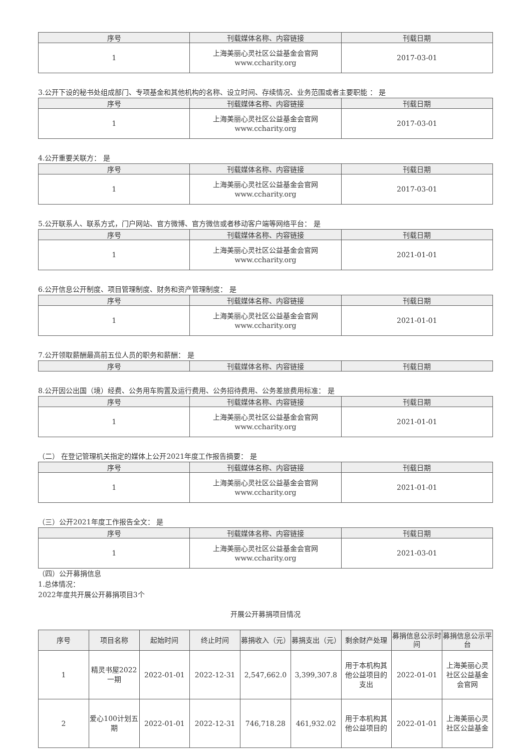| 序号 | 刊载媒体名称、内容链接 | 刊载日期 |
| --- | --- | --- |
| 1 | 上海美丽心灵社区公益基金会官网 www.ccharity.org | 2017-03-01 |
3.公开下设的秘书处组成部门、专项基金和其他机构的名称、设立时间、存续情况、业务范围或者主要职能 ： 是
| 序号 | 刊载媒体名称、内容链接 | 刊载日期 |
| --- | --- | --- |
| 1 | 上海美丽心灵社区公益基金会官网 www.ccharity.org | 2017-03-01 |
4.公开重要关联方： 是
| 序号 | 刊载媒体名称、内容链接 | 刊载日期 |
| --- | --- | --- |
| 1 | 上海美丽心灵社区公益基金会官网 www.ccharity.org | 2017-03-01 |
5.公开联系人、联系方式，门户网站、官方微博、官方微信或者移动客户端等网络平台： 是
| 序号 | 刊载媒体名称、内容链接 | 刊载日期 |
| --- | --- | --- |
| 1 | 上海美丽心灵社区公益基金会官网 www.ccharity.org | 2021-01-01 |
6.公开信息公开制度、项目管理制度、财务和资产管理制度： 是
| 序号 | 刊载媒体名称、内容链接 | 刊载日期 |
| --- | --- | --- |
| 1 | 上海美丽心灵社区公益基金会官网 www.ccharity.org | 2021-01-01 |
7.公开领取薪酬最高前五位人员的职务和薪酬： 是
| 序号 | 刊载媒体名称、内容链接 | 刊载日期 |
| --- | --- | --- |
8.公开因公出国（境）经费、公务用车购置及运行费用、公务招待费用、公务差旅费用标准： 是
| 序号 | 刊载媒体名称、内容链接 | 刊载日期 |
| --- | --- | --- |
| 1 | 上海美丽心灵社区公益基金会官网 www.ccharity.org | 2021-01-01 |
（二） 在登记管理机关指定的媒体上公开2021年度工作报告摘要： 是
| 序号 | 刊载媒体名称、内容链接 | 刊载日期 |
| --- | --- | --- |
| 1 | 上海美丽心灵社区公益基金会官网 www.ccharity.org | 2021-01-01 |
（三）公开2021年度工作报告全文： 是
| 序号 | 刊载媒体名称、内容链接 | 刊载日期 |
| --- | --- | --- |
| 1 | 上海美丽心灵社区公益基金会官网 www.ccharity.org | 2021-03-01 |
（四）公开募捐信息
1.总体情况：
2022年度共开展公开募捐项目3个
开展公开募捐项目情况
| 序号 | 项目名称 | 起始时间 | 终止时间 | 募捐收入（元） | 募捐支出（元） | 剩余财产处理 | 募捐信息公示时间 | 募捐信息公示平台 |
| --- | --- | --- | --- | --- | --- | --- | --- | --- |
| 1 | 精灵书屋2022一期 | 2022-01-01 | 2022-12-31 | 2,547,662.0 | 3,399,307.8 | 用于本机构其他公益项目的支出 | 2022-01-01 | 上海美丽心灵社区公益基金会官网 |
| 2 | 爱心100计划五期 | 2022-01-01 | 2022-12-31 | 746,718.28 | 461,932.02 | 用于本机构其他公益项目的 | 2022-01-01 | 上海美丽心灵社区公益基金 |